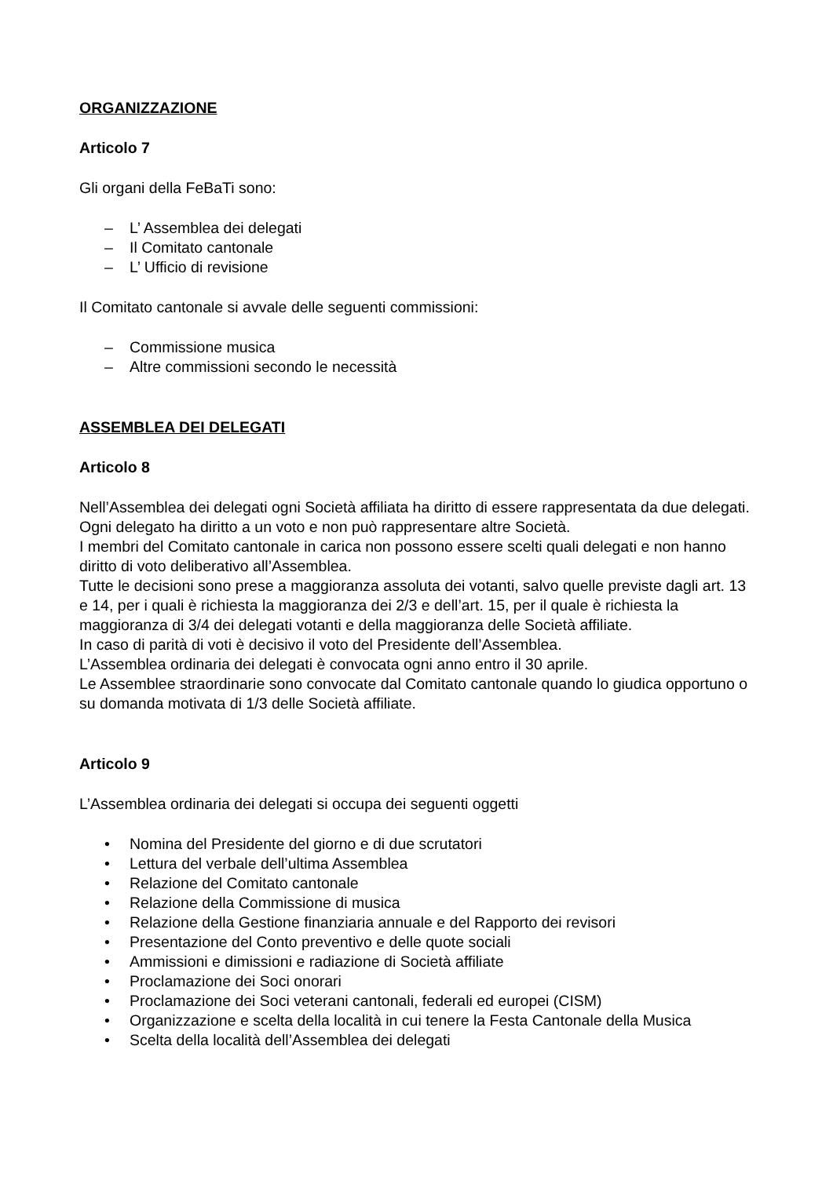ORGANIZZAZIONE
Articolo 7
Gli organi della FeBaTi sono:
– L’ Assemblea dei delegati
– Il Comitato cantonale
– L’ Ufficio di revisione
Il Comitato cantonale si avvale delle seguenti commissioni:
– Commissione musica
– Altre commissioni secondo le necessità
ASSEMBLEA DEI DELEGATI
Articolo 8
Nell’Assemblea dei delegati ogni Società affiliata ha diritto di essere rappresentata da due delegati.
Ogni delegato ha diritto a un voto e non può rappresentare altre Società.
I membri del Comitato cantonale in carica non possono essere scelti quali delegati e non hanno diritto di voto deliberativo all’Assemblea.
Tutte le decisioni sono prese a maggioranza assoluta dei votanti, salvo quelle previste dagli art. 13 e 14, per i quali è richiesta la maggioranza dei 2/3 e dell’art. 15, per il quale è richiesta la maggioranza di 3/4 dei delegati votanti e della maggioranza delle Società affiliate.
In caso di parità di voti è decisivo il voto del Presidente dell’Assemblea.
L’Assemblea ordinaria dei delegati è convocata ogni anno entro il 30 aprile.
Le Assemblee straordinarie sono convocate dal Comitato cantonale quando lo giudica opportuno o su domanda motivata di 1/3 delle Società affiliate.
Articolo 9
L’Assemblea ordinaria dei delegati si occupa dei seguenti oggetti
• Nomina del Presidente del giorno e di due scrutatori
• Lettura del verbale dell’ultima Assemblea
• Relazione del Comitato cantonale
• Relazione della Commissione di musica
• Relazione della Gestione finanziaria annuale e del Rapporto dei revisori
• Presentazione del Conto preventivo e delle quote sociali
• Ammissioni e dimissioni e radiazione di Società affiliate
• Proclamazione dei Soci onorari
• Proclamazione dei Soci veterani cantonali, federali ed europei (CISM)
• Organizzazione e scelta della località in cui tenere la Festa Cantonale della Musica
• Scelta della località dell’Assemblea dei delegati